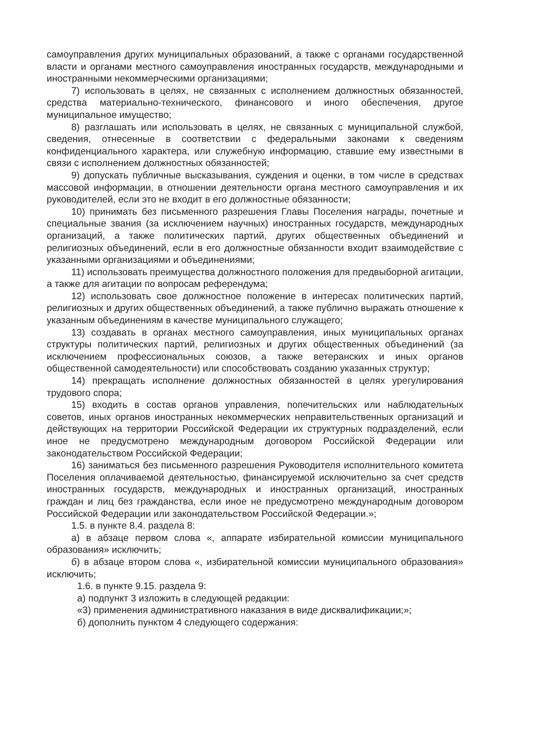самоуправления других муниципальных образований, а также с органами государственной власти и органами местного самоуправления иностранных государств, международными и иностранными некоммерческими организациями;
7) использовать в целях, не связанных с исполнением должностных обязанностей, средства материально-технического, финансового и иного обеспечения, другое муниципальное имущество;
8) разглашать или использовать в целях, не связанных с муниципальной службой, сведения, отнесенные в соответствии с федеральными законами к сведениям конфиденциального характера, или служебную информацию, ставшие ему известными в связи с исполнением должностных обязанностей;
9) допускать публичные высказывания, суждения и оценки, в том числе в средствах массовой информации, в отношении деятельности органа местного самоуправления и их руководителей, если это не входит в его должностные обязанности;
10) принимать без письменного разрешения Главы Поселения награды, почетные и специальные звания (за исключением научных) иностранных государств, международных организаций, а также политических партий, других общественных объединений и религиозных объединений, если в его должностные обязанности входит взаимодействие с указанными организациями и объединениями;
11) использовать преимущества должностного положения для предвыборной агитации, а также для агитации по вопросам референдума;
12) использовать свое должностное положение в интересах политических партий, религиозных и других общественных объединений, а также публично выражать отношение к указанным объединениям в качестве муниципального служащего;
13) создавать в органах местного самоуправления, иных муниципальных органах структуры политических партий, религиозных и других общественных объединений (за исключением профессиональных союзов, а также ветеранских и иных органов общественной самодеятельности) или способствовать созданию указанных структур;
14) прекращать исполнение должностных обязанностей в целях урегулирования трудового спора;
15) входить в состав органов управления, попечительских или наблюдательных советов, иных органов иностранных некоммерческих неправительственных организаций и действующих на территории Российской Федерации их структурных подразделений, если иное не предусмотрено международным договором Российской Федерации или законодательством Российской Федерации;
16) заниматься без письменного разрешения Руководителя исполнительного комитета Поселения оплачиваемой деятельностью, финансируемой исключительно за счет средств иностранных государств, международных и иностранных организаций, иностранных граждан и лиц без гражданства, если иное не предусмотрено международным договором Российской Федерации или законодательством Российской Федерации.»;
1.5. в пункте 8.4. раздела 8:
а) в абзаце первом слова «, аппарате избирательной комиссии муниципального образования» исключить;
б) в абзаце втором слова «, избирательной комиссии муниципального образования» исключить;
1.6. в пункте 9.15. раздела 9:
а) подпункт 3 изложить в следующей редакции:
«3) применения административного наказания в виде дисквалификации;»;
б) дополнить пунктом 4 следующего содержания: